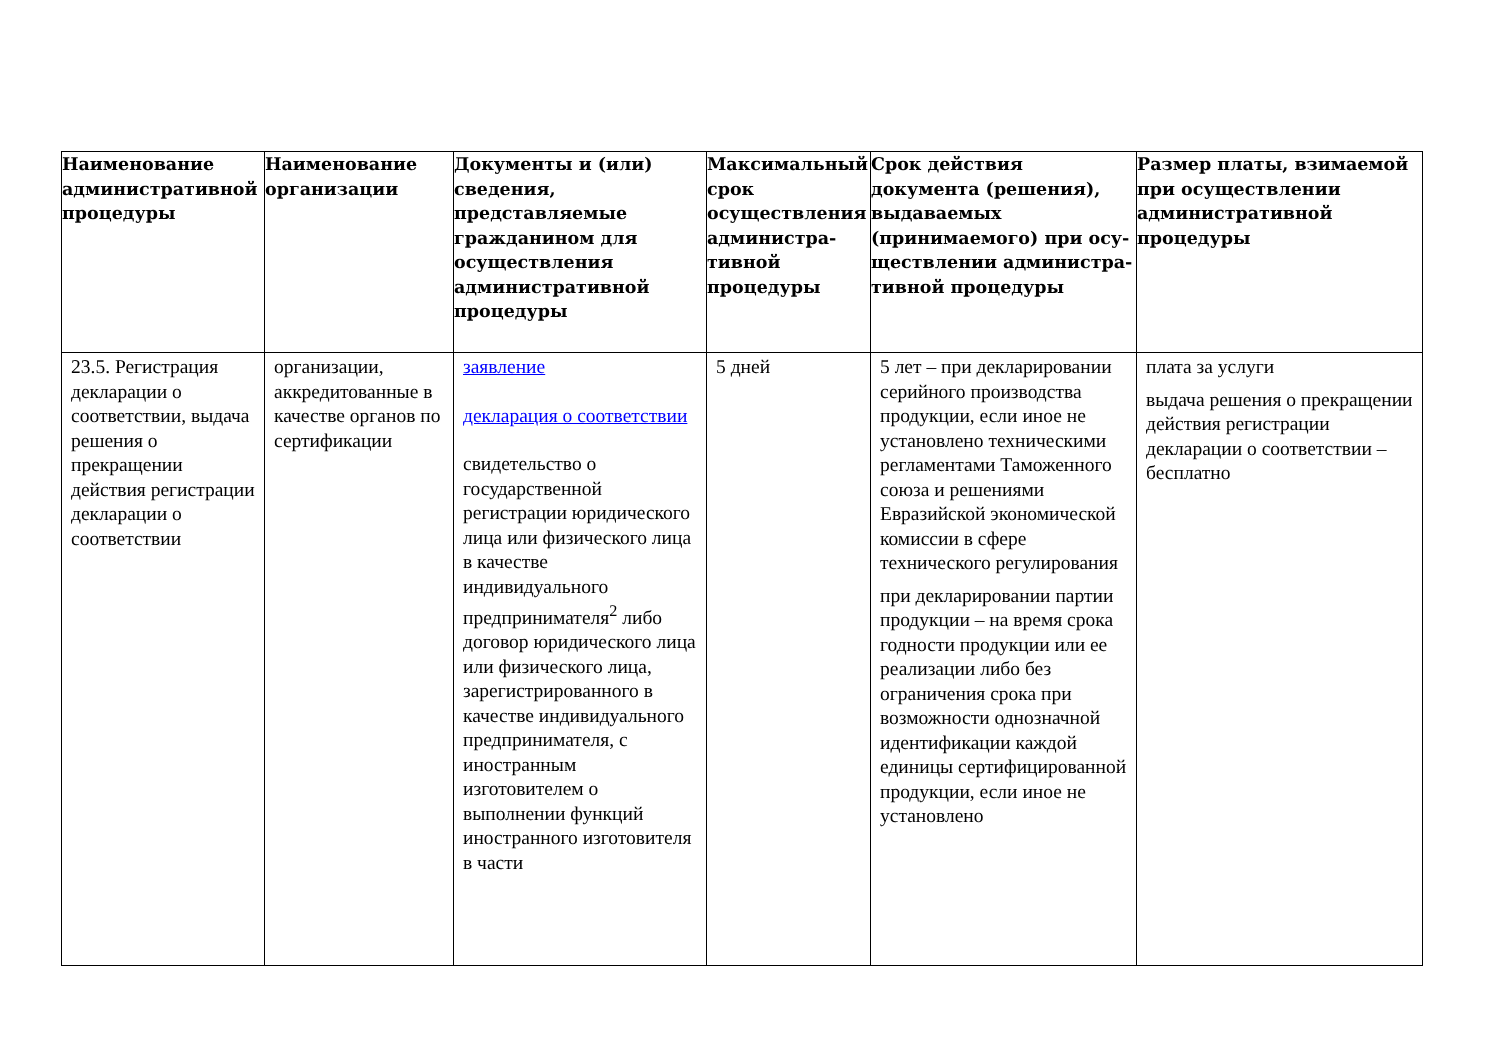| Наименование административной процедуры | Наименование организации | Документы и (или) сведения, представляемые гражданином для осуществления административной процедуры | Максимальный срок осуществления администра-тивной процедуры | Срок действия документа (решения), выдаваемых (принимаемого) при осу-ществлении администра-тивной процедуры | Размер платы, взимаемой при осуществлении административной процедуры |
| --- | --- | --- | --- | --- | --- |
| 23.5. Регистрация декларации о соответствии, выдача решения о прекращении действия регистрации декларации о соответствии | организации, аккредитованные в качестве органов по сертификации | заявление декларация о соответствии свидетельство о государственной регистрации юридического лица или физического лица в качестве индивидуального предпринимателя<sup>2</sup> либо договор юридического лица или физического лица, зарегистрированного в качестве индивидуального предпринимателя, с иностранным изготовителем о выполнении функций иностранного изготовителя в части | 5 дней | 5 лет – при декларировании серийного производства продукции, если иное не установлено техническими регламентами Таможенного союза и решениями Евразийской экономической комиссии в сфере технического регулирования при декларировании партии продукции – на время срока годности продукции или ее реализации либо без ограничения срока при возможности однозначной идентификации каждой единицы сертифицированной продукции, если иное не установлено | плата за услуги выдача решения о прекращении действия регистрации декларации о соответствии – бесплатно |